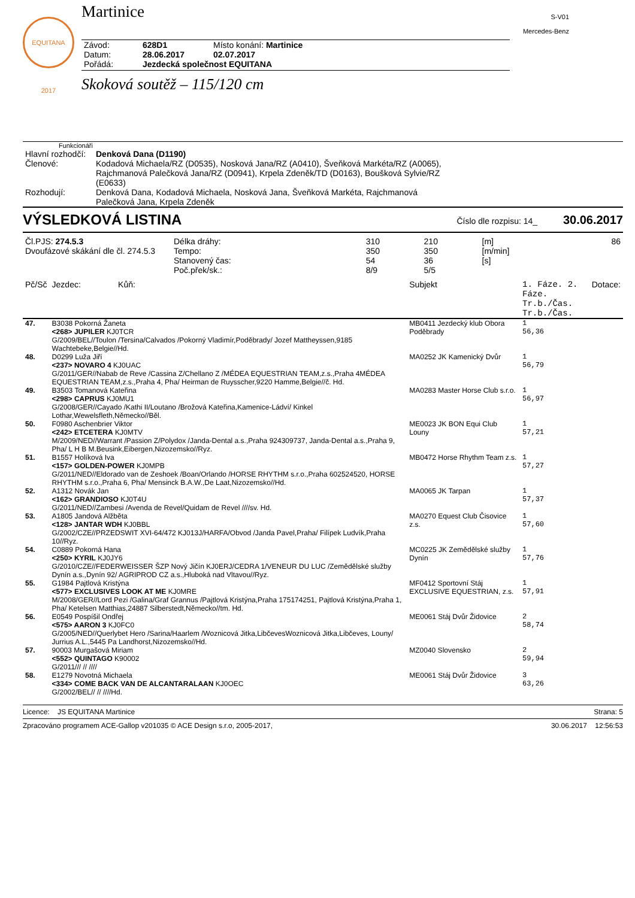EQUITANA 2017
S-V01
Mercedes-Benz
Martinice
| Závod: | 628D1 | Místo konání: Martinice |
| Datum: | 28.06.2017 | 02.07.2017 |
| Pořádá: | Jezdecká společnost EQUITANA | |
Skoková soutěž – 115/120 cm
Funkcionáři
| Hlavní rozhodčí: | Denková Dana (D1190) |
| Členové: | Kodadová Michaela/RZ (D0535), Nosková Jana/RZ (A0410), Šveňková Markéta/RZ (A0065), Rajchmanová Palečková Jana/RZ (D0941), Krpela Zdeněk/TD (D0163), Boušková Sylvie/RZ (E0633) |
| Rozhodují: | Denková Dana, Kodadová Michaela, Nosková Jana, Šveňková Markéta, Rajchmanová Palečková Jana, Krpela Zdeněk |
VÝSLEDKOVÁ LISTINA Číslo dle rozpisu: 14_ 30.06.2017
| Čl.PJS: 274.5.3 | Délka dráhy: | 310 | 210 | [m] | 86 |
| Dvoufázové skákání dle čl. 274.5.3 | Tempo: | 350 | 350 | [m/min] | |
| | Stanovený čas: | 54 | 36 | [s] | |
| | Poč.přek/sk.: | 8/9 | 5/5 | | |
| Pč/Sč | Jezdec: Kůň: | Subjekt | 1. Fáze. 2. Fáze. Tr.b./Čas. Tr.b./Čas. | Dotace: |
| --- | --- | --- | --- | --- |
| 47. | B3038 Pokorná Žaneta <268> JUPILER KJ0TCR G/2009/BEL//Toulon /Tersina/Calvados /Pokorný Vladimír,Poděbrady/ Jozef Mattheyssen,9185 Wachtebeke,Belgie//Hd. | MB0411 Jezdecký klub Obora Poděbrady | 1 56,36 | |
| 48. | D0299 Luža Jiří <237> NOVARO 4 KJ0UAC G/2011/GER//Nabab de Reve /Cassina Z/Chellano Z /MÉDEA EQUESTRIAN TEAM,z.s.,Praha 4MÉDEA EQUESTRIAN TEAM,z.s.,Praha 4, Pha/ Heirman de Ruysscher,9220 Hamme,Belgie//č. Hd. | MA0252 JK Kamenický Dvůr | 1 56,79 | |
| 49. | B3503 Tomanová Kateřina <298> CAPRUS KJ0MU1 G/2008/GER//Cayado /Kathi II/Loutano /Brožová Kateřina,Kamenice-Ládví/ Kinkel Lothar,Wewelsfleth,Německo//Běl. | MA0283 Master Horse Club s.r.o. | 1 56,97 | |
| 50. | F0980 Aschenbrier Viktor <242> ETCETERA KJ0MTV M/2009/NED//Warrant /Passion Z/Polydox /Janda-Dental a.s.,Praha 924309737, Janda-Dental a.s.,Praha 9, Pha/ L H B M.Beusink,Eibergen,Nizozemsko//Ryz. | ME0023 JK BON Equi Club Louny | 1 57,21 | |
| 51. | B1557 Holíková Iva <157> GOLDEN-POWER KJ0MPB G/2011/NED//Eldorado van de Zeshoek /Boan/Orlando /HORSE RHYTHM s.r.o.,Praha 602524520, HORSE RHYTHM s.r.o.,Praha 6, Pha/ Mensinck B.A.W.,De Laat,Nizozemsko//Hd. | MB0472 Horse Rhythm Team z.s. | 1 57,27 | |
| 52. | A1312 Novák Jan <162> GRANDIOSO KJ0T4U G/2011/NED//Zambesi /Avenda de Revel/Quidam de Revel ////sv. Hd. | MA0065 JK Tarpan | 1 57,37 | |
| 53. | A1805 Jandová Alžběta <128> JANTAR WDH KJ0BBL G/2002/CZE//PRZEDSWIT XVI-64/472 KJ013J/HARFA/Obvod /Janda Pavel,Praha/ Filípek Ludvík,Praha 10//Ryz. | MA0270 Equest Club Čisovice z.s. | 1 57,60 | |
| 54. | C0889 Pokorná Hana <250> KYRIL KJ0JY6 G/2010/CZE//FEDERWEISSER ŠZP Nový Jičín KJ0ERJ/CEDRA 1/VENEUR DU LUC /Zemědělské služby Dynín a.s.,Dynín 92/ AGRIPROD CZ a.s.,Hluboká nad Vltavou//Ryz. | MC0225 JK Zemědělské služby Dynín | 1 57,76 | |
| 55. | G1984 Pajtlová Kristýna <577> EXCLUSIVES LOOK AT ME KJ0MRE M/2008/GER//Lord Pezi /Galina/Graf Grannus /Pajtlová Kristýna,Praha 175174251, Pajtlová Kristýna,Praha 1, Pha/ Ketelsen Matthias,24887 Silberstedt,Německo//tm. Hd. | MF0412 Sportovní Stáj EXCLUSIVE EQUESTRIAN, z.s. | 1 57,91 | |
| 56. | E0549 Pospíšil Ondřej <575> AARON 3 KJ0FC0 G/2005/NED//Querlybet Hero /Sarina/Haarlem /Woznicová Jitka,LibčevesWoznicová Jitka,Libčeves, Louny/ Jurrius A.L.,5445 Pa Landhorst,Nizozemsko//Hd. | ME0061 Stáj Dvůr Židovice | 2 58,74 | |
| 57. | 90003 Murgašová Miriam <552> QUINTAGO K90002 G/2011/// // //// | MZ0040 Slovensko | 2 59,94 | |
| 58. | E1279 Novotná Michaela <334> COME BACK VAN DE ALCANTARALAAN KJ0OEC G/2002/BEL// // ////Hd. | ME0061 Stáj Dvůr Židovice | 3 63,26 | |
Licence: JS EQUITANA Martinice Strana: 5
Zpracováno programem ACE-Gallop v201035 © ACE Design s.r.o, 2005-2017, 30.06.2017 12:56:53